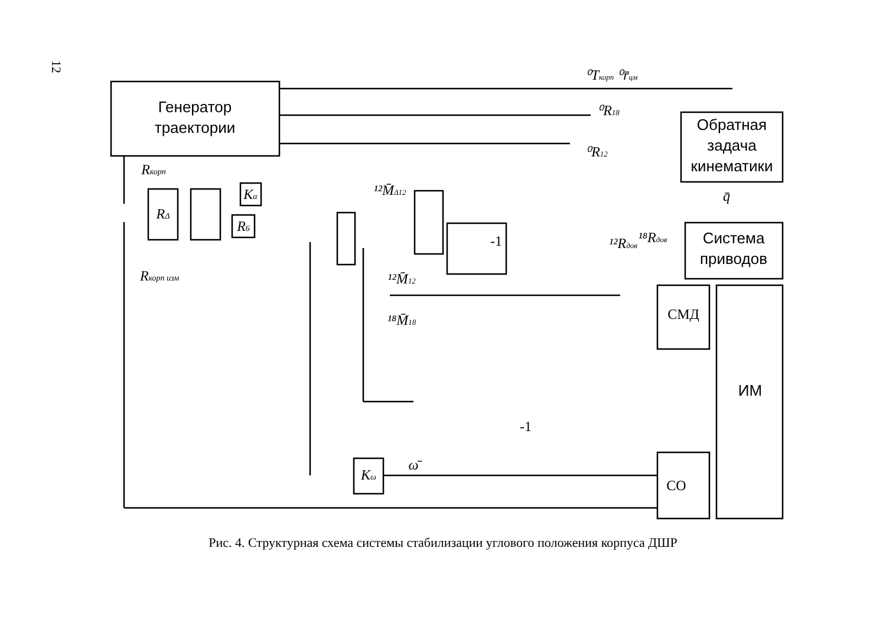12
Генератор
траектории
Обратная
задача
кинематики
Система
приводов
ИМ
СМД
СО
RΔ
Kα
R6
Kω
-1
-1
Rкорп
Rкорп изм
⁰Tкорп ⁰r̄цм
⁰R18
⁰R12
q̄
¹²Rдов
¹⁸Rдов
ω̄
¹²M̄12
¹⁸M̄18
¹²M̄Δ12
Рис. 4. Структурная схема системы стабилизации углового положения корпуса ДШР